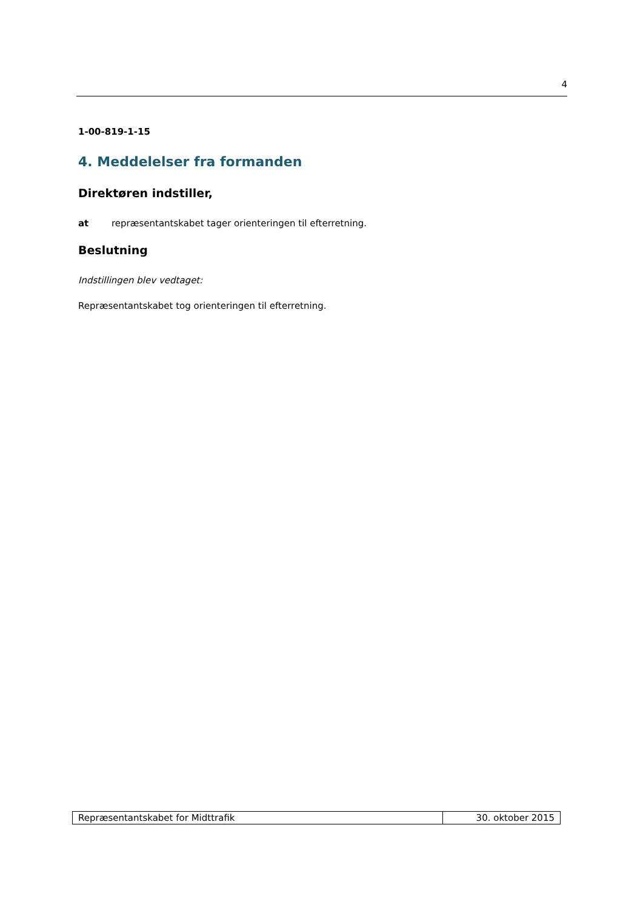4
1-00-819-1-15
4. Meddelelser fra formanden
Direktøren indstiller,
at repræsentantskabet tager orienteringen til efterretning.
Beslutning
Indstillingen blev vedtaget:
Repræsentantskabet tog orienteringen til efterretning.
| Repræsentantskabet for Midttrafik | 30. oktober 2015 |